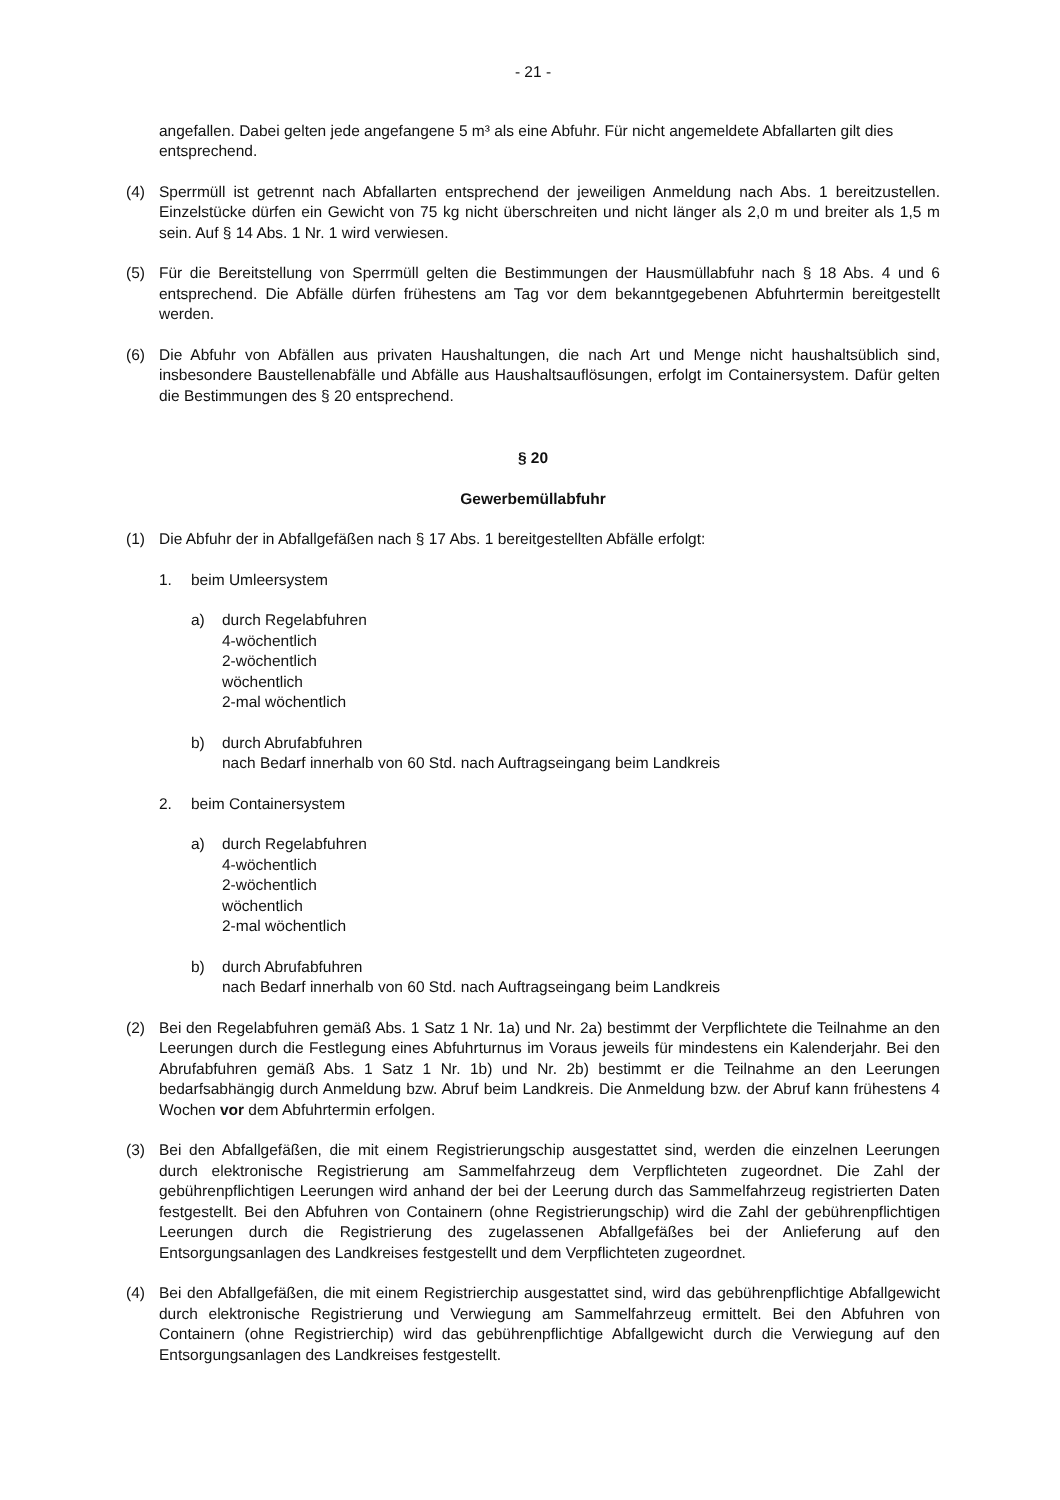- 21 -
angefallen. Dabei gelten jede angefangene 5 m³ als eine Abfuhr. Für nicht angemeldete Abfallarten gilt dies entsprechend.
(4) Sperrmüll ist getrennt nach Abfallarten entsprechend der jeweiligen Anmeldung nach Abs. 1 bereitzustellen. Einzelstücke dürfen ein Gewicht von 75 kg nicht überschreiten und nicht länger als 2,0 m und breiter als 1,5 m sein. Auf § 14 Abs. 1 Nr. 1 wird verwiesen.
(5) Für die Bereitstellung von Sperrmüll gelten die Bestimmungen der Hausmüllabfuhr nach § 18 Abs. 4 und 6 entsprechend. Die Abfälle dürfen frühestens am Tag vor dem bekanntgegebenen Abfuhrtermin bereitgestellt werden.
(6) Die Abfuhr von Abfällen aus privaten Haushaltungen, die nach Art und Menge nicht haushaltsüblich sind, insbesondere Baustellenabfälle und Abfälle aus Haushaltsauflösungen, erfolgt im Containersystem. Dafür gelten die Bestimmungen des § 20 entsprechend.
§ 20
Gewerbemüllabfuhr
(1) Die Abfuhr der in Abfallgefäßen nach § 17 Abs. 1 bereitgestellten Abfälle erfolgt:
1. beim Umleersystem
a) durch Regelabfuhren
4-wöchentlich
2-wöchentlich
wöchentlich
2-mal wöchentlich
b) durch Abrufabfuhren
nach Bedarf innerhalb von 60 Std. nach Auftragseingang beim Landkreis
2. beim Containersystem
a) durch Regelabfuhren
4-wöchentlich
2-wöchentlich
wöchentlich
2-mal wöchentlich
b) durch Abrufabfuhren
nach Bedarf innerhalb von 60 Std. nach Auftragseingang beim Landkreis
(2) Bei den Regelabfuhren gemäß Abs. 1 Satz 1 Nr. 1a) und Nr. 2a) bestimmt der Verpflichtete die Teilnahme an den Leerungen durch die Festlegung eines Abfuhrturnus im Voraus jeweils für mindestens ein Kalenderjahr. Bei den Abrufabfuhren gemäß Abs. 1 Satz 1 Nr. 1b) und Nr. 2b) bestimmt er die Teilnahme an den Leerungen bedarfsabhängig durch Anmeldung bzw. Abruf beim Landkreis. Die Anmeldung bzw. der Abruf kann frühestens 4 Wochen vor dem Abfuhrtermin erfolgen.
(3) Bei den Abfallgefäßen, die mit einem Registrierungschip ausgestattet sind, werden die einzelnen Leerungen durch elektronische Registrierung am Sammelfahrzeug dem Verpflichteten zugeordnet. Die Zahl der gebührenpflichtigen Leerungen wird anhand der bei der Leerung durch das Sammelfahrzeug registrierten Daten festgestellt. Bei den Abfuhren von Containern (ohne Registrierungschip) wird die Zahl der gebührenpflichtigen Leerungen durch die Registrierung des zugelassenen Abfallgefäßes bei der Anlieferung auf den Entsorgungsanlagen des Landkreises festgestellt und dem Verpflichteten zugeordnet.
(4) Bei den Abfallgefäßen, die mit einem Registrierchip ausgestattet sind, wird das gebührenpflichtige Abfallgewicht durch elektronische Registrierung und Verwiegung am Sammelfahrzeug ermittelt. Bei den Abfuhren von Containern (ohne Registrierchip) wird das gebührenpflichtige Abfallgewicht durch die Verwiegung auf den Entsorgungsanlagen des Landkreises festgestellt.